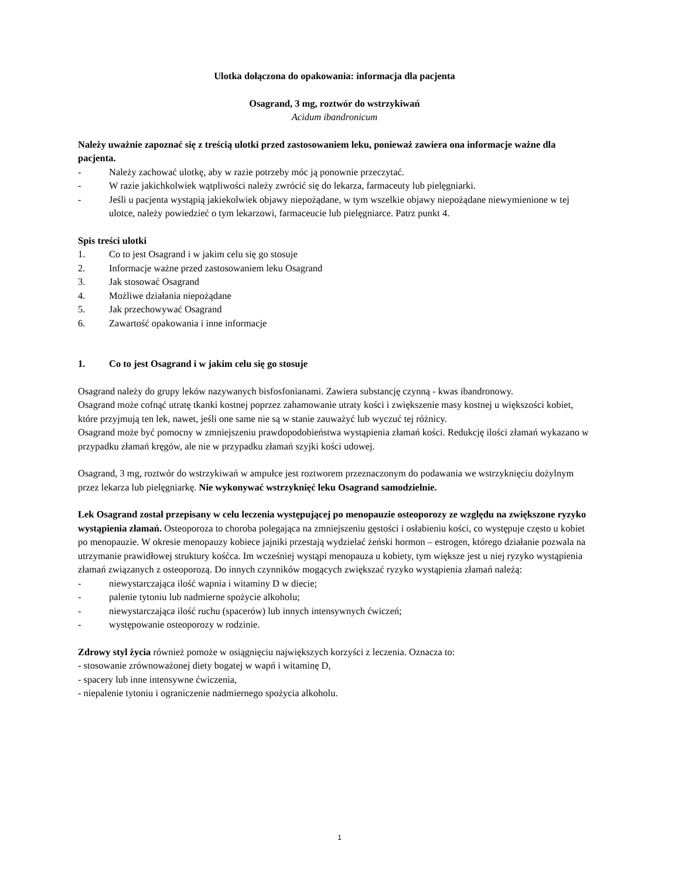Ulotka dołączona do opakowania: informacja dla pacjenta
Osagrand, 3 mg, roztwór do wstrzykiwań
Acidum ibandronicum
Należy uważnie zapoznać się z treścią ulotki przed zastosowaniem leku, ponieważ zawiera ona informacje ważne dla pacjenta.
- Należy zachować ulotkę, aby w razie potrzeby móc ją ponownie przeczytać.
- W razie jakichkolwiek wątpliwości należy zwrócić się do lekarza, farmaceuty lub pielęgniarki.
- Jeśli u pacjenta wystąpią jakiekolwiek objawy niepożądane, w tym wszelkie objawy niepożądane niewymienione w tej ulotce, należy powiedzieć o tym lekarzowi, farmaceucie lub pielęgniarce. Patrz punkt 4.
Spis treści ulotki
1. Co to jest Osagrand i w jakim celu się go stosuje
2. Informacje ważne przed zastosowaniem leku Osagrand
3. Jak stosować Osagrand
4. Możliwe działania niepożądane
5. Jak przechowywać Osagrand
6. Zawartość opakowania i inne informacje
1. Co to jest Osagrand i w jakim celu się go stosuje
Osagrand należy do grupy leków nazywanych bisfosfonianami. Zawiera substancję czynną - kwas ibandronowy.
Osagrand może cofnąć utratę tkanki kostnej poprzez zahamowanie utraty kości i zwiększenie masy kostnej u większości kobiet, które przyjmują ten lek, nawet, jeśli one same nie są w stanie zauważyć lub wyczuć tej różnicy.
Osagrand może być pomocny w zmniejszeniu prawdopodobieństwa wystąpienia złamań kości. Redukcję ilości złamań wykazano w przypadku złamań kręgów, ale nie w przypadku złamań szyjki kości udowej.
Osagrand, 3 mg, roztwór do wstrzykiwań w ampułce jest roztworem przeznaczonym do podawania we wstrzyknięciu dożylnym przez lekarza lub pielęgniarkę. Nie wykonywać wstrzyknięć leku Osagrand samodzielnie.
Lek Osagrand został przepisany w celu leczenia występującej po menopauzie osteoporozy ze względu na zwiększone ryzyko wystąpienia złamań. Osteoporoza to choroba polegająca na zmniejszeniu gęstości i osłabieniu kości, co występuje często u kobiet po menopauzie. W okresie menopauzy kobiece jajniki przestają wydzielać żeński hormon – estrogen, którego działanie pozwala na utrzymanie prawidłowej struktury kośćca. Im wcześniej wystąpi menopauza u kobiety, tym większe jest u niej ryzyko wystąpienia złamań związanych z osteoporozą. Do innych czynników mogących zwiększać ryzyko wystąpienia złamań należą:
- niewystarczająca ilość wapnia i witaminy D w diecie;
- palenie tytoniu lub nadmierne spożycie alkoholu;
- niewystarczająca ilość ruchu (spacerów) lub innych intensywnych ćwiczeń;
- występowanie osteoporozy w rodzinie.
Zdrowy styl życia również pomoże w osiągnięciu największych korzyści z leczenia. Oznacza to:
- stosowanie zrównoważonej diety bogatej w wapń i witaminę D,
- spacery lub inne intensywne ćwiczenia,
- niepalenie tytoniu i ograniczenie nadmiernego spożycia alkoholu.
1